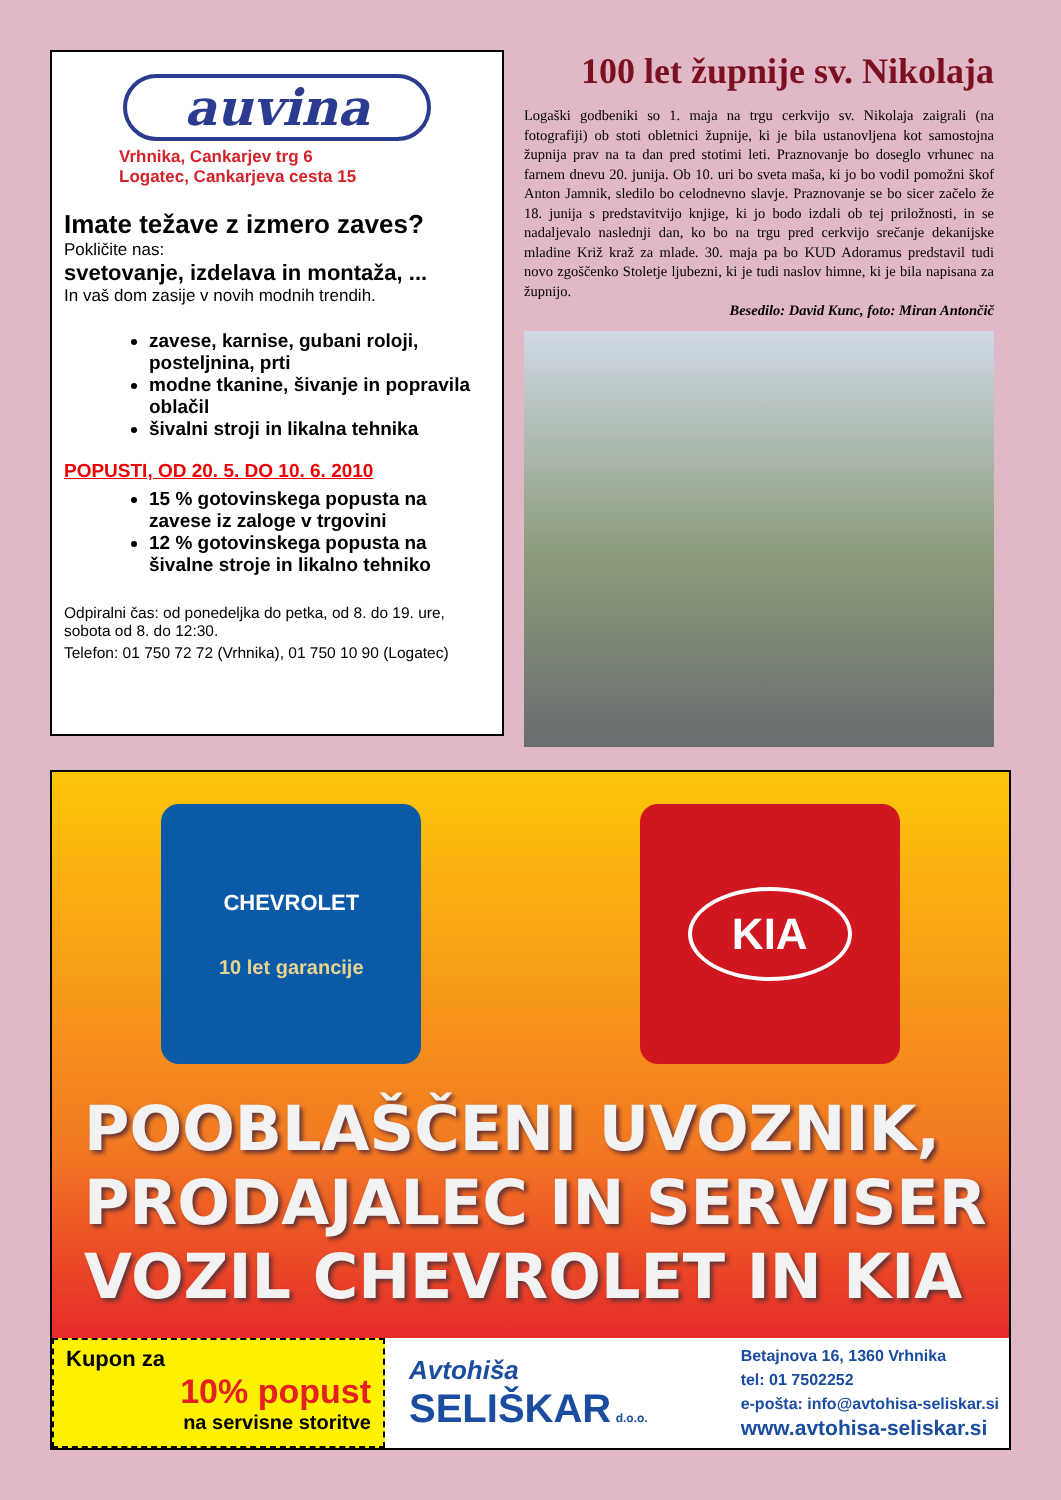auvina
Vrhnika, Cankarjev trg 6
Logatec, Cankarjeva cesta 15
Imate težave z izmero zaves?
Pokličite nas:
svetovanje, izdelava in montaža, ...
In vaš dom zasije v novih modnih trendih.
zavese, karnise, gubani roloji, posteljnina, prti
modne tkanine, šivanje in popravila oblačil
šivalni stroji in likalna tehnika
POPUSTI, OD 20. 5. DO 10. 6. 2010
15 % gotovinskega popusta na zavese iz zaloge v trgovini
12 % gotovinskega popusta na šivalne stroje in likalno tehniko
Odpiralni čas: od ponedeljka do petka, od 8. do 19. ure, sobota od 8. do 12:30.
Telefon: 01 750 72 72 (Vrhnika), 01 750 10 90 (Logatec)
100 let župnije sv. Nikolaja
Logaški godbeniki so 1. maja na trgu cerkvijo sv. Nikolaja zaigrali (na fotografiji) ob stoti obletnici župnije, ki je bila ustanovljena kot samostojna župnija prav na ta dan pred stotimi leti. Praznovanje bo doseglo vrhunec na farnem dnevu 20. junija. Ob 10. uri bo sveta maša, ki jo bo vodil pomožni škof Anton Jamnik, sledilo bo celodnevno slavje. Praznovanje se bo sicer začelo že 18. junija s predstavitvijo knjige, ki jo bodo izdali ob tej priložnosti, in se nadaljevalo naslednji dan, ko bo na trgu pred cerkvijo srečanje dekanijske mladine Križ kraž za mlade. 30. maja pa bo KUD Adoramus predstavil tudi novo zgoščenko Stoletje ljubezni, ki je tudi naslov himne, ki je bila napisana za župnijo.
Besedilo: David Kunc, foto: Miran Antončič
CHEVROLET
10 let garancije
KIA
POOBLAŠČENI UVOZNIK,
PRODAJALEC IN SERVISER
VOZIL CHEVROLET IN KIA
Kupon za
10% popust
na servisne storitve
Avtohiša
SELIŠKAR d.o.o.
Betajnova 16, 1360 Vrhnika
tel: 01 7502252
e-pošta: info@avtohisa-seliskar.si
www.avtohisa-seliskar.si